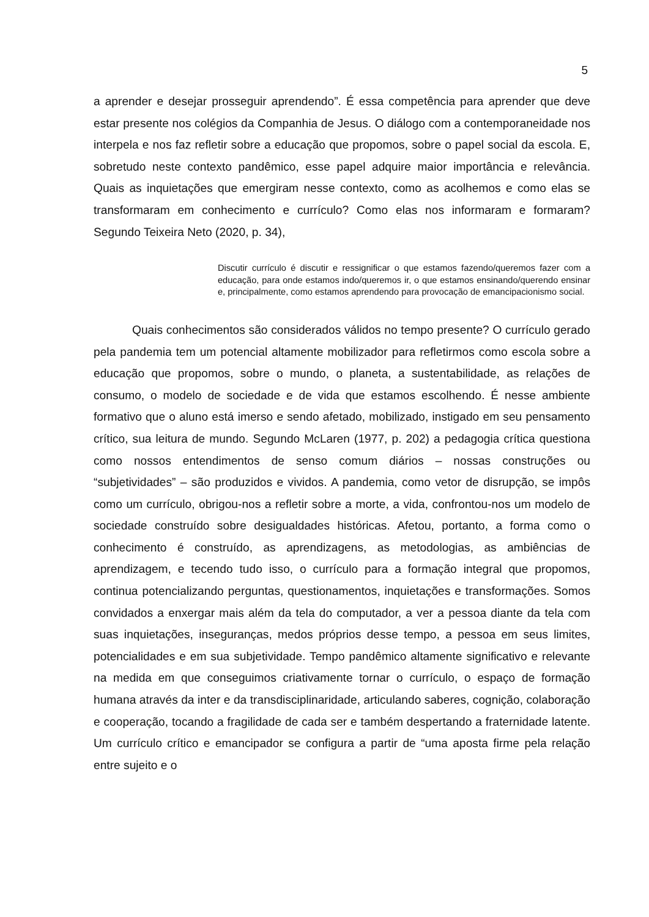5
a aprender e desejar prosseguir aprendendo”. É essa competência para aprender que deve estar presente nos colégios da Companhia de Jesus. O diálogo com a contemporaneidade nos interpela e nos faz refletir sobre a educação que propomos, sobre o papel social da escola. E, sobretudo neste contexto pandêmico, esse papel adquire maior importância e relevância. Quais as inquietações que emergiram nesse contexto, como as acolhemos e como elas se transformaram em conhecimento e currículo? Como elas nos informaram e formaram? Segundo Teixeira Neto (2020, p. 34),
Discutir currículo é discutir e ressignificar o que estamos fazendo/queremos fazer com a educação, para onde estamos indo/queremos ir, o que estamos ensinando/querendo ensinar e, principalmente, como estamos aprendendo para provocação de emancipacionismo social.
Quais conhecimentos são considerados válidos no tempo presente? O currículo gerado pela pandemia tem um potencial altamente mobilizador para refletirmos como escola sobre a educação que propomos, sobre o mundo, o planeta, a sustentabilidade, as relações de consumo, o modelo de sociedade e de vida que estamos escolhendo. É nesse ambiente formativo que o aluno está imerso e sendo afetado, mobilizado, instigado em seu pensamento crítico, sua leitura de mundo. Segundo McLaren (1977, p. 202) a pedagogia crítica questiona como nossos entendimentos de senso comum diários – nossas construções ou “subjetividades” – são produzidos e vividos. A pandemia, como vetor de disrupção, se impôs como um currículo, obrigou-nos a refletir sobre a morte, a vida, confrontou-nos um modelo de sociedade construído sobre desigualdades históricas. Afetou, portanto, a forma como o conhecimento é construído, as aprendizagens, as metodologias, as ambiências de aprendizagem, e tecendo tudo isso, o currículo para a formação integral que propomos, continua potencializando perguntas, questionamentos, inquietações e transformações. Somos convidados a enxergar mais além da tela do computador, a ver a pessoa diante da tela com suas inquietações, inseguranças, medos próprios desse tempo, a pessoa em seus limites, potencialidades e em sua subjetividade. Tempo pandêmico altamente significativo e relevante na medida em que conseguimos criativamente tornar o currículo, o espaço de formação humana através da inter e da transdisciplinaridade, articulando saberes, cognição, colaboração e cooperação, tocando a fragilidade de cada ser e também despertando a fraternidade latente. Um currículo crítico e emancipador se configura a partir de “uma aposta firme pela relação entre sujeito e o